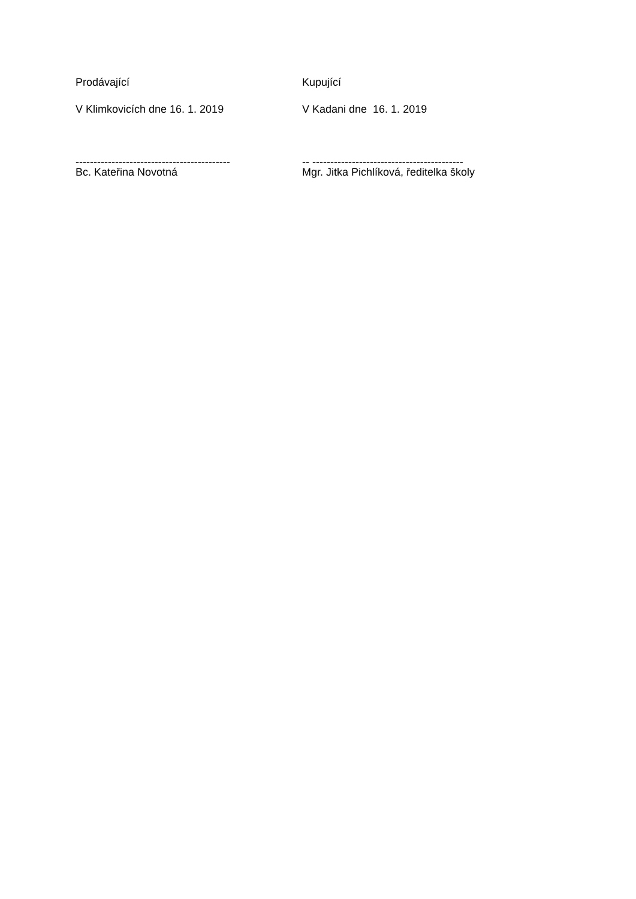Prodávající Kupující
V Klimkovicích dne 16. 1. 2019 V Kadani dne 16. 1. 2019
-------------------------------------------
-- ------------------------------------------
Bc. Kateřina Novotná Mgr. Jitka Pichlíková, ředitelka školy